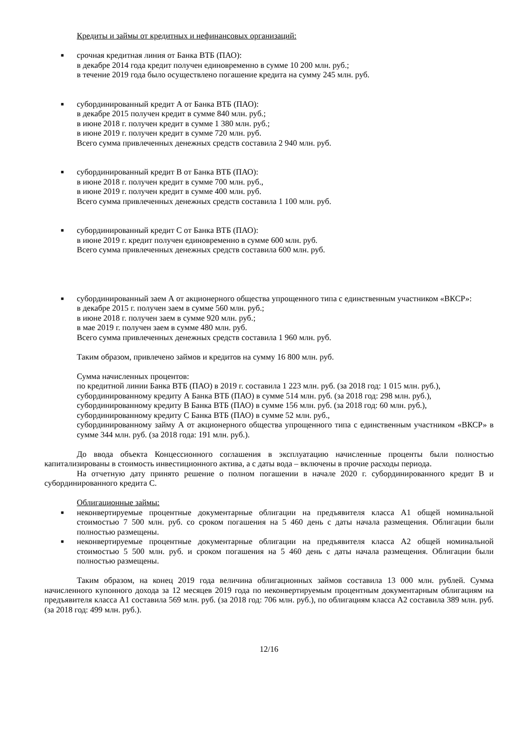Кредиты и займы от кредитных и нефинансовых организаций:
■
срочная кредитная линия от Банка ВТБ (ПАО):
в декабре 2014 года кредит получен единовременно в сумме 10 200 млн. руб.;
в течение 2019 года было осуществлено погашение кредита на сумму 245 млн. руб.
■
субординированный кредит А от Банка ВТБ (ПАО):
в декабре 2015 получен кредит в сумме 840 млн. руб.;
в июне 2018 г. получен кредит в сумме 1 380 млн. руб.;
в июне 2019 г. получен кредит в сумме 720 млн. руб.
Всего сумма привлеченных денежных средств составила 2 940 млн. руб.
■
субординированный кредит В от Банка ВТБ (ПАО):
в июне 2018 г. получен кредит в сумме 700 млн. руб.,
в июне 2019 г. получен кредит в сумме 400 млн. руб.
Всего сумма привлеченных денежных средств составила 1 100 млн. руб.
■
субординированный кредит С от Банка ВТБ (ПАО):
в июне 2019 г. кредит получен единовременно в сумме 600 млн. руб.
Всего сумма привлеченных денежных средств составила 600 млн. руб.
■
субординированный заем А от акционерного общества упрощенного типа с единственным участником «ВКСР»:
в декабре 2015 г. получен заем в сумме 560 млн. руб.;
в июне 2018 г. получен заем в сумме 920 млн. руб.;
в мае 2019 г. получен заем в сумме 480 млн. руб.
Всего сумма привлеченных денежных средств составила 1 960 млн. руб.
Таким образом, привлечено займов и кредитов на сумму 16 800 млн. руб.
Сумма начисленных процентов:
по кредитной линии Банка ВТБ (ПАО) в 2019 г. составила 1 223 млн. руб. (за 2018 год: 1 015 млн. руб.),
субординированному кредиту А Банка ВТБ (ПАО) в сумме 514 млн. руб. (за 2018 год: 298 млн. руб.),
субординированному кредиту В Банка ВТБ (ПАО) в сумме 156 млн. руб. (за 2018 год: 60 млн. руб.),
субординированному кредиту С Банка ВТБ (ПАО) в сумме 52 млн. руб.,
субординированному займу А от акционерного общества упрощенного типа с единственным участником «ВКСР» в сумме 344 млн. руб. (за 2018 года: 191 млн. руб.).
До ввода объекта Концессионного соглашения в эксплуатацию начисленные проценты были полностью капитализированы в стоимость инвестиционного актива, а с даты вода – включены в прочие расходы периода.
На отчетную дату принято решение о полном погашении в начале 2020 г. субординированного кредит В и субординированного кредита С.
Облигационные займы:
■
неконвертируемые процентные документарные облигации на предъявителя класса А1 общей номинальной стоимостью 7 500 млн. руб. со сроком погашения на 5 460 день с даты начала размещения. Облигации были полностью размещены.
■
неконвертируемые процентные документарные облигации на предъявителя класса А2 общей номинальной стоимостью 5 500 млн. руб. и сроком погашения на 5 460 день с даты начала размещения. Облигации были полностью размещены.
Таким образом, на конец 2019 года величина облигационных займов составила 13 000 млн. рублей. Сумма начисленного купонного дохода за 12 месяцев 2019 года по неконвертируемым процентным документарным облигациям на предъявителя класса А1 составила 569 млн. руб. (за 2018 год: 706 млн. руб.), по облигациям класса А2 составила 389 млн. руб. (за 2018 год: 499 млн. руб.).
12/16